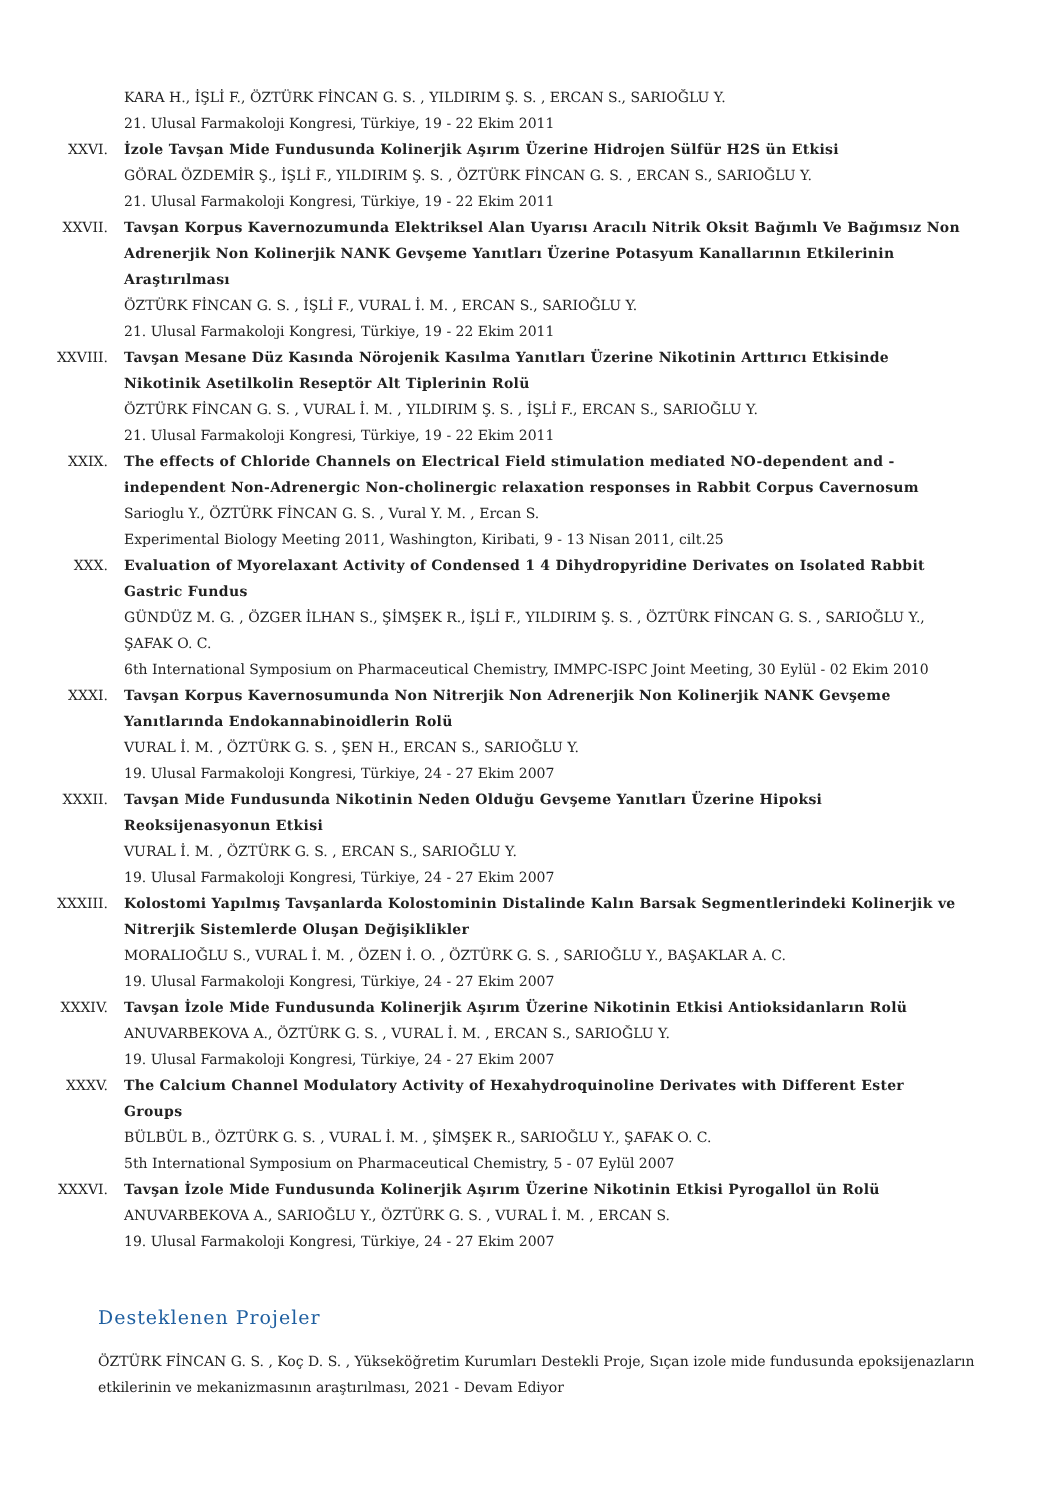KARA H., İŞLİ F., ÖZTÜRK FİNCAN G. S. , YILDIRIM Ş. S. , ERCAN S., SARIOĞLU Y.
21. Ulusal Farmakoloji Kongresi, Türkiye, 19 - 22 Ekim 2011
XXVI. İzole Tavşan Mide Fundusunda Kolinerjik Aşırım Üzerine Hidrojen Sülfür H2S ün Etkisi
GÖRAL ÖZDEMİR Ş., İŞLİ F., YILDIRIM Ş. S. , ÖZTÜRK FİNCAN G. S. , ERCAN S., SARIOĞLU Y.
21. Ulusal Farmakoloji Kongresi, Türkiye, 19 - 22 Ekim 2011
XXVII. Tavşan Korpus Kavernozumunda Elektriksel Alan Uyarısı Aracılı Nitrik Oksit Bağımlı Ve Bağımsız Non Adrenerjik Non Kolinerjik NANK Gevşeme Yanıtları Üzerine Potasyum Kanallarının Etkilerinin Araştırılması
ÖZTÜRK FİNCAN G. S. , İŞLİ F., VURAL İ. M. , ERCAN S., SARIOĞLU Y.
21. Ulusal Farmakoloji Kongresi, Türkiye, 19 - 22 Ekim 2011
XXVIII. Tavşan Mesane Düz Kasında Nörojenik Kasılma Yanıtları Üzerine Nikotinin Arttırıcı Etkisinde Nikotinik Asetilkolin Reseptör Alt Tiplerinin Rolü
ÖZTÜRK FİNCAN G. S. , VURAL İ. M. , YILDIRIM Ş. S. , İŞLİ F., ERCAN S., SARIOĞLU Y.
21. Ulusal Farmakoloji Kongresi, Türkiye, 19 - 22 Ekim 2011
XXIX. The effects of Chloride Channels on Electrical Field stimulation mediated NO-dependent and - independent Non-Adrenergic Non-cholinergic relaxation responses in Rabbit Corpus Cavernosum
Sarioglu Y., ÖZTÜRK FİNCAN G. S. , Vural Y. M. , Ercan S.
Experimental Biology Meeting 2011, Washington, Kiribati, 9 - 13 Nisan 2011, cilt.25
XXX. Evaluation of Myorelaxant Activity of Condensed 1 4 Dihydropyridine Derivates on Isolated Rabbit Gastric Fundus
GÜNDÜZ M. G. , ÖZGER İLHAN S., ŞİMŞEK R., İŞLİ F., YILDIRIM Ş. S. , ÖZTÜRK FİNCAN G. S. , SARIOĞLU Y., ŞAFAK O. C.
6th International Symposium on Pharmaceutical Chemistry, IMMPC-ISPC Joint Meeting, 30 Eylül - 02 Ekim 2010
XXXI. Tavşan Korpus Kavernosumunda Non Nitrerjik Non Adrenerjik Non Kolinerjik NANK Gevşeme Yanıtlarında Endokannabinoidlerin Rolü
VURAL İ. M. , ÖZTÜRK G. S. , ŞEN H., ERCAN S., SARIOĞLU Y.
19. Ulusal Farmakoloji Kongresi, Türkiye, 24 - 27 Ekim 2007
XXXII. Tavşan Mide Fundusunda Nikotinin Neden Olduğu Gevşeme Yanıtları Üzerine Hipoksi Reoksijenasyonun Etkisi
VURAL İ. M. , ÖZTÜRK G. S. , ERCAN S., SARIOĞLU Y.
19. Ulusal Farmakoloji Kongresi, Türkiye, 24 - 27 Ekim 2007
XXXIII. Kolostomi Yapılmış Tavşanlarda Kolostominin Distalinde Kalın Barsak Segmentlerindeki Kolinerjik ve Nitrerjik Sistemlerde Oluşan Değişiklikler
MORALIOĞLU S., VURAL İ. M. , ÖZEN İ. O. , ÖZTÜRK G. S. , SARIOĞLU Y., BAŞAKLAR A. C.
19. Ulusal Farmakoloji Kongresi, Türkiye, 24 - 27 Ekim 2007
XXXIV. Tavşan İzole Mide Fundusunda Kolinerjik Aşırım Üzerine Nikotinin Etkisi Antioksidanların Rolü
ANUVARBEKOVA A., ÖZTÜRK G. S. , VURAL İ. M. , ERCAN S., SARIOĞLU Y.
19. Ulusal Farmakoloji Kongresi, Türkiye, 24 - 27 Ekim 2007
XXXV. The Calcium Channel Modulatory Activity of Hexahydroquinoline Derivates with Different Ester Groups
BÜLBÜL B., ÖZTÜRK G. S. , VURAL İ. M. , ŞİMŞEK R., SARIOĞLU Y., ŞAFAK O. C.
5th International Symposium on Pharmaceutical Chemistry, 5 - 07 Eylül 2007
XXXVI. Tavşan İzole Mide Fundusunda Kolinerjik Aşırım Üzerine Nikotinin Etkisi Pyrogallol ün Rolü
ANUVARBEKOVA A., SARIOĞLU Y., ÖZTÜRK G. S. , VURAL İ. M. , ERCAN S.
19. Ulusal Farmakoloji Kongresi, Türkiye, 24 - 27 Ekim 2007
Desteklenen Projeler
ÖZTÜRK FİNCAN G. S. , Koç D. S. , Yükseköğretim Kurumları Destekli Proje, Sıçan izole mide fundusunda epoksijenazların etkilerinin ve mekanizmasının araştırılması, 2021 - Devam Ediyor